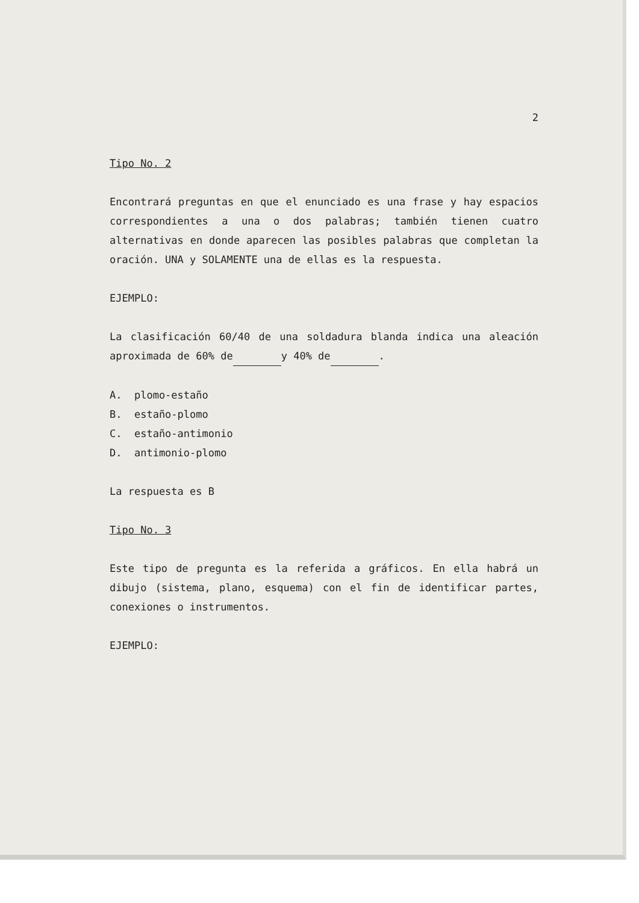2
Tipo No. 2
Encontrará preguntas en que el enunciado es una frase y hay espacios correspondientes a una o dos palabras; también tienen cuatro alternativas en donde aparecen las posibles palabras que completan la oración. UNA y SOLAMENTE una de ellas es la respuesta.
EJEMPLO:
La clasificación 60/40 de una soldadura blanda indica una aleación aproximada de 60% de y 40% de .
A. plomo-estaño
B. estaño-plomo
C. estaño-antimonio
D. antimonio-plomo
La respuesta es B
Tipo No. 3
Este tipo de pregunta es la referida a gráficos. En ella habrá un dibujo (sistema, plano, esquema) con el fin de identificar partes, conexiones o instrumentos.
EJEMPLO: